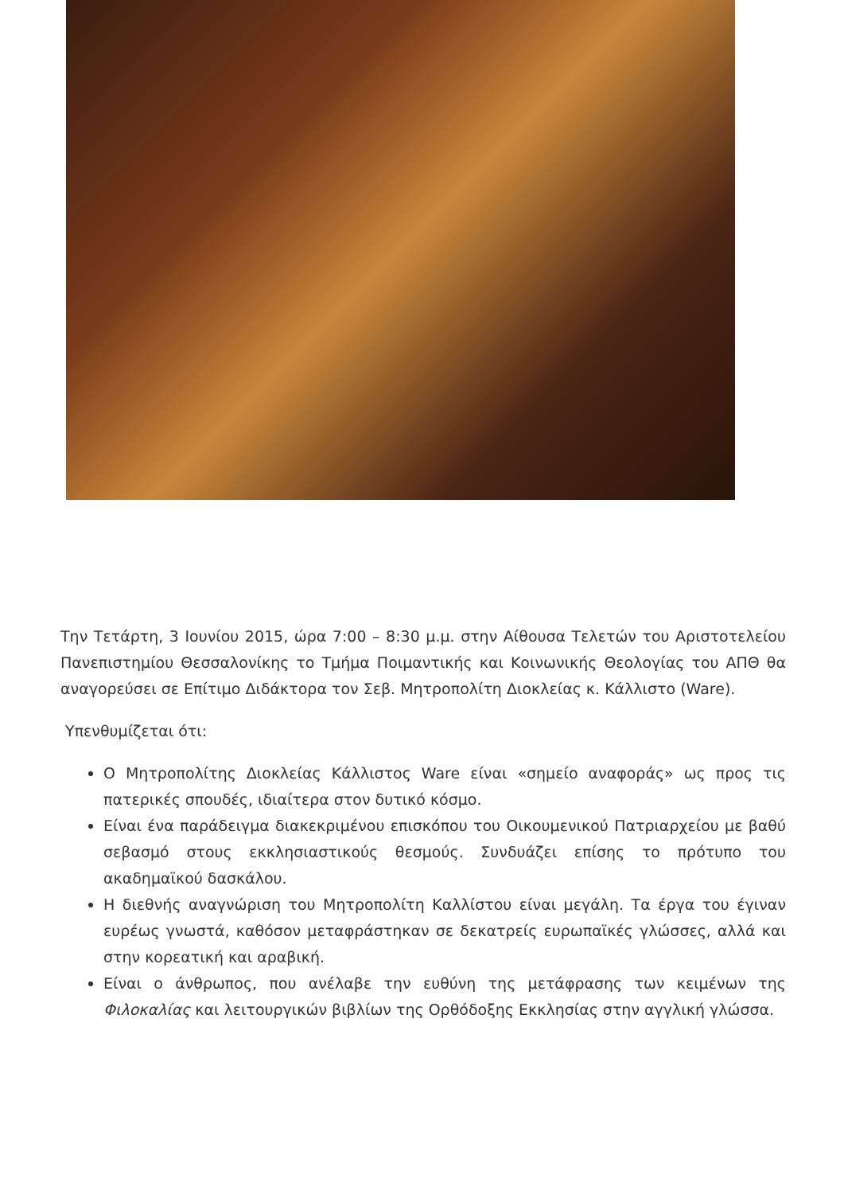Την Τετάρτη, 3 Ιουνίου 2015, ώρα 7:00 – 8:30 μ.μ. στην Αίθουσα Τελετών του Αριστοτελείου Πανεπιστημίου Θεσσαλονίκης το Τμήμα Ποιμαντικής και Κοινωνικής Θεολογίας του ΑΠΘ θα αναγορεύσει σε Επίτιμο Διδάκτορα τον Σεβ. Μητροπολίτη Διοκλείας κ. Κάλλιστο (Ware).
Υπενθυμίζεται ότι:
Ο Μητροπολίτης Διοκλείας Κάλλιστος Ware είναι «σημείο αναφοράς» ως προς τις πατερικές σπουδές, ιδιαίτερα στον δυτικό κόσμο.
Είναι ένα παράδειγμα διακεκριμένου επισκόπου του Οικουμενικού Πατριαρχείου με βαθύ σεβασμό στους εκκλησιαστικούς θεσμούς. Συνδυάζει επίσης το πρότυπο του ακαδημαϊκού δασκάλου.
Η διεθνής αναγνώριση του Μητροπολίτη Καλλίστου είναι μεγάλη. Τα έργα του έγιναν ευρέως γνωστά, καθόσον μεταφράστηκαν σε δεκατρείς ευρωπαϊκές γλώσσες, αλλά και στην κορεατική και αραβική.
Είναι ο άνθρωπος, που ανέλαβε την ευθύνη της μετάφρασης των κειμένων της Φιλοκαλίας και λειτουργικών βιβλίων της Ορθόδοξης Εκκλησίας στην αγγλική γλώσσα.